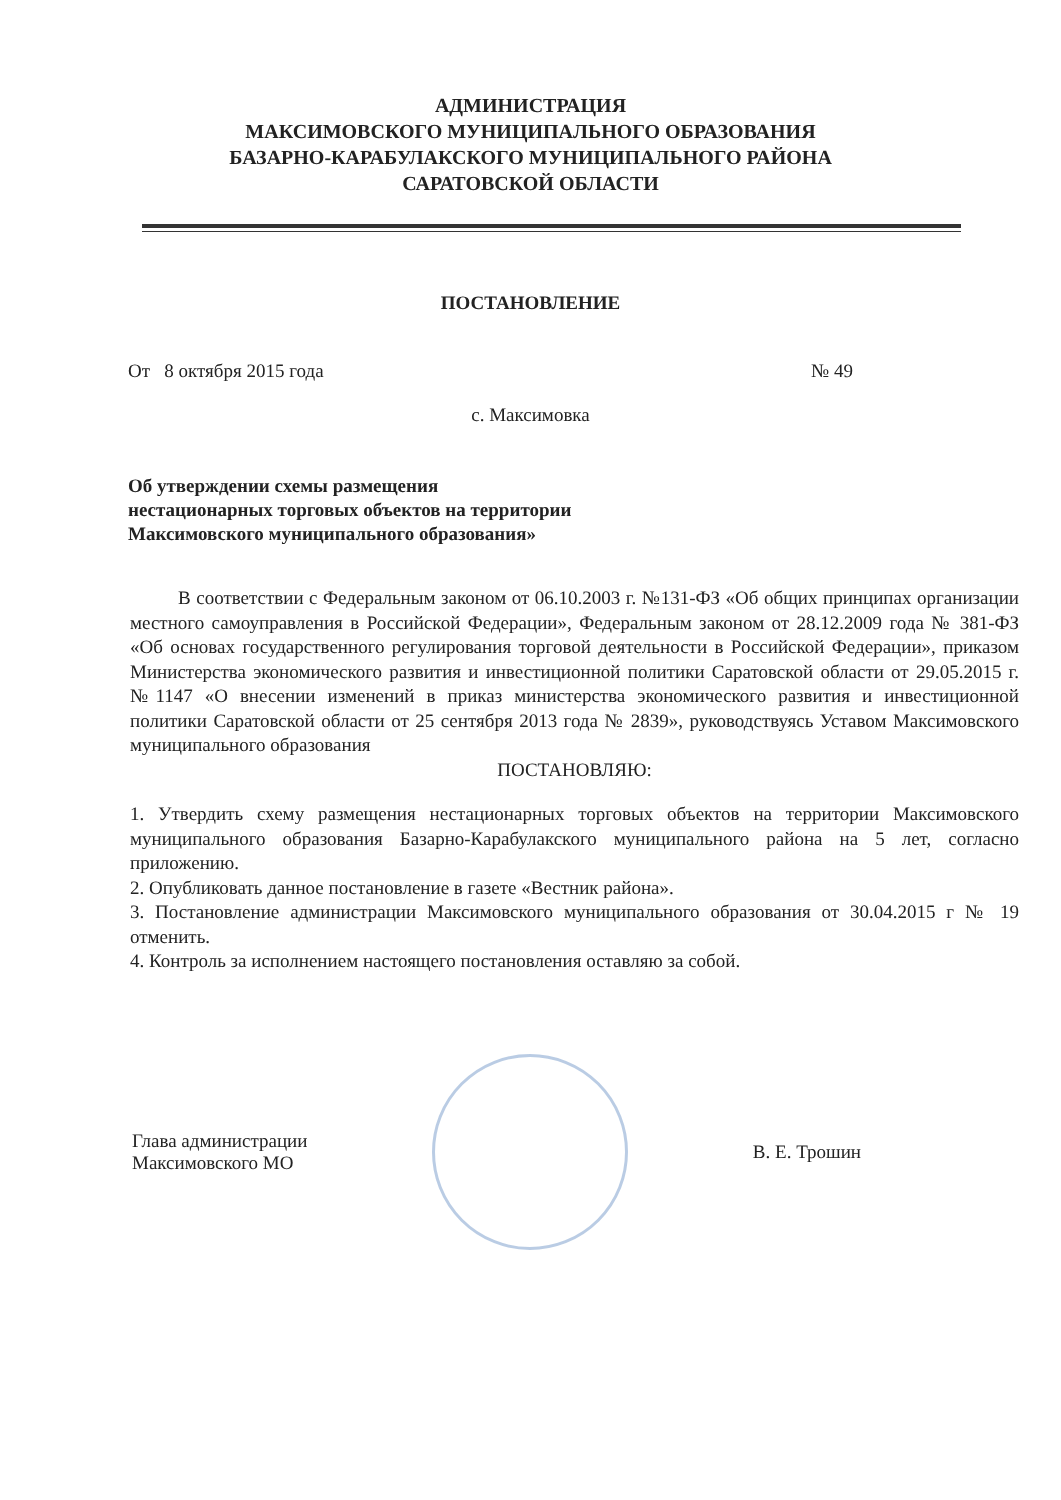АДМИНИСТРАЦИЯ
МАКСИМОВСКОГО МУНИЦИПАЛЬНОГО ОБРАЗОВАНИЯ
БАЗАРНО-КАРАБУЛАКСКОГО МУНИЦИПАЛЬНОГО РАЙОНА
САРАТОВСКОЙ ОБЛАСТИ
ПОСТАНОВЛЕНИЕ
От 8 октября 2015 года № 49
с. Максимовка
Об утверждении схемы размещения
нестационарных торговых объектов на территории
Максимовского муниципального образования»
В соответствии с Федеральным законом от 06.10.2003 г. №131-ФЗ «Об общих принципах организации местного самоуправления в Российской Федерации», Федеральным законом от 28.12.2009 года № 381-ФЗ «Об основах государственного регулирования торговой деятельности в Российской Федерации», приказом Министерства экономического развития и инвестиционной политики Саратовской области от 29.05.2015 г. №1147 «О внесении изменений в приказ министерства экономического развития и инвестиционной политики Саратовской области от 25 сентября 2013 года № 2839», руководствуясь Уставом Максимовского муниципального образования
ПОСТАНОВЛЯЮ:
1. Утвердить схему размещения нестационарных торговых объектов на территории Максимовского муниципального образования Базарно-Карабулакского муниципального района на 5 лет, согласно приложению.
2. Опубликовать данное постановление в газете «Вестник района».
3. Постановление администрации Максимовского муниципального образования от 30.04.2015 г № 19 отменить.
4. Контроль за исполнением настоящего постановления оставляю за собой.
Глава администрации
Максимовского МО
В. Е. Трошин